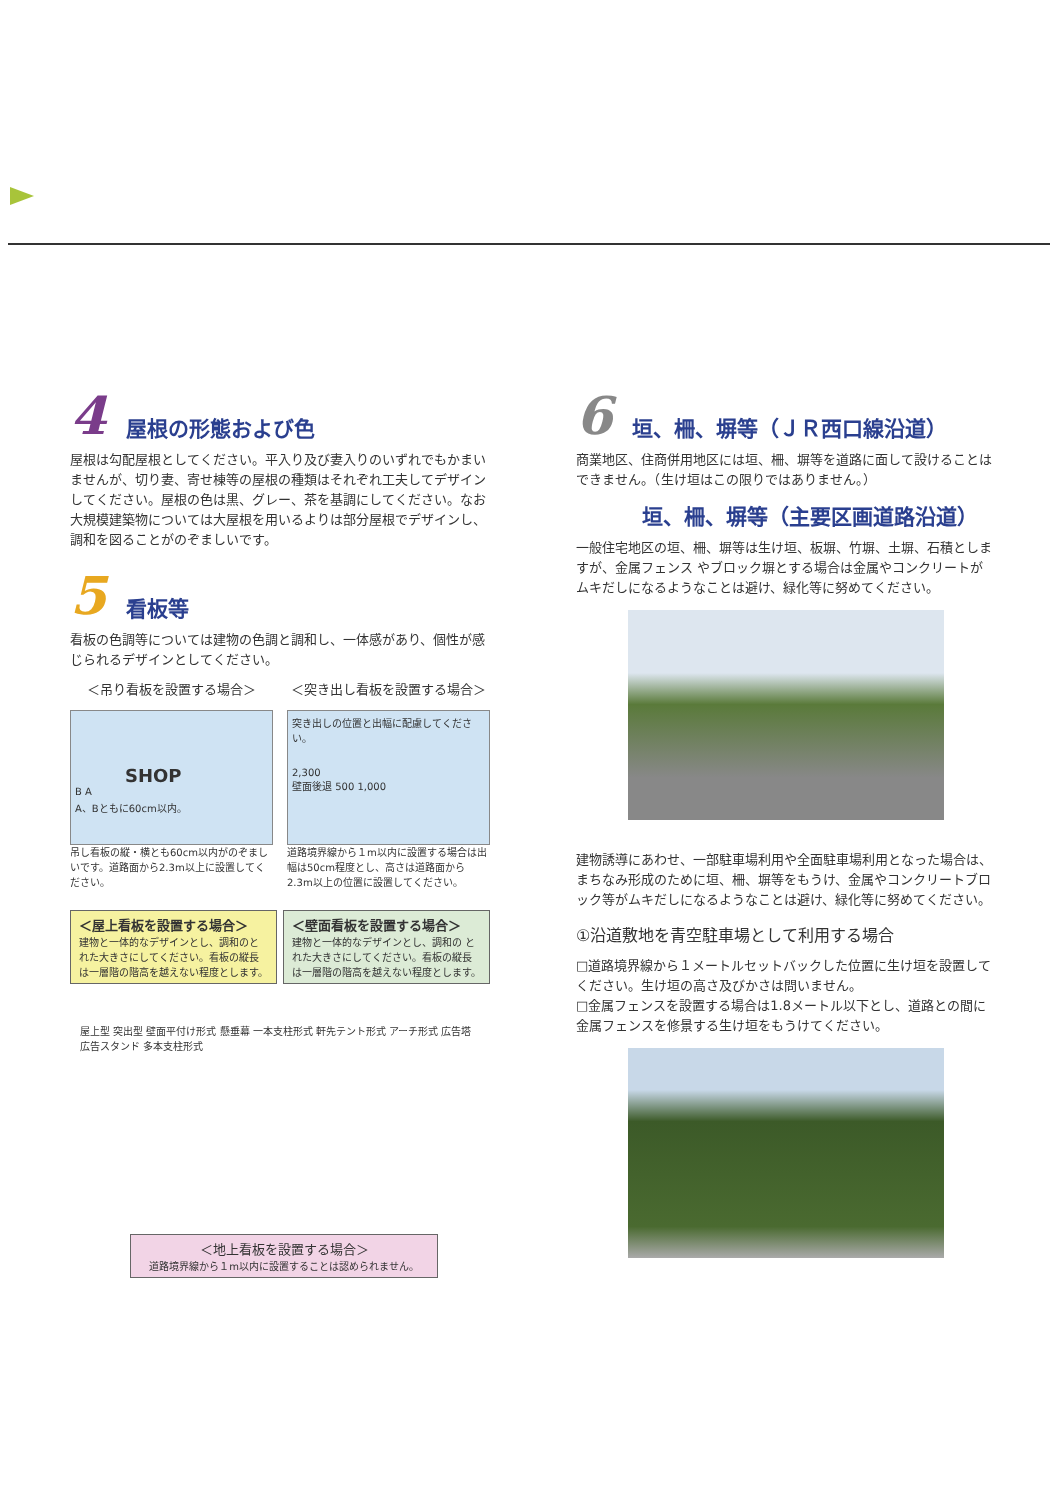4 屋根の形態および色
屋根は勾配屋根としてください。平入り及び妻入りのいずれでもかまいませんが、切り妻、寄せ棟等の屋根の種類はそれぞれ工夫してデザインしてください。屋根の色は黒、グレー、茶を基調にしてください。なお大規模建築物については大屋根を用いるよりは部分屋根でデザインし、調和を図ることがのぞましいです。
5 看板等
看板の色調等については建物の色調と調和し、一体感があり、個性が感じられるデザインとしてください。
＜吊り看板を設置する場合＞
SHOP
B A
A、Bともに60cm以内。
吊し看板の縦・横とも60cm以内がのぞましいです。道路面から2.3m以上に設置してください。
＜突き出し看板を設置する場合＞
突き出しの位置と出幅に配慮してください。
2,300
壁面後退 500 1,000
道路境界線から１m以内に設置する場合は出幅は50cm程度とし、高さは道路面から2.3m以上の位置に設置してください。
＜屋上看板を設置する場合＞
建物と一体的なデザインとし、調和のとれた大きさにしてください。看板の縦長は一層階の階高を越えない程度とします。
＜壁面看板を設置する場合＞
建物と一体的なデザインとし、調和の とれた大きさにしてください。看板の縦長 は一層階の階高を越えない程度とします。
屋上型 突出型 壁面平付け形式 懸垂幕 一本支柱形式 軒先テント形式 アーチ形式 広告塔 広告スタンド 多本支柱形式
＜地上看板を設置する場合＞
道路境界線から１m以内に設置することは認められません。
6 垣、柵、塀等（ＪＲ西口線沿道）
商業地区、住商併用地区には垣、柵、塀等を道路に面して設けることはできません。（生け垣はこの限りではありません。）
垣、柵、塀等（主要区画道路沿道）
一般住宅地区の垣、柵、塀等は生け垣、板塀、竹塀、土塀、石積としますが、金属フェンス やブロック塀とする場合は金属やコンクリートがムキだしになるようなことは避け、緑化等に努めてください。
建物誘導にあわせ、一部駐車場利用や全面駐車場利用となった場合は、まちなみ形成のために垣、柵、塀等をもうけ、金属やコンクリートブロック等がムキだしになるようなことは避け、緑化等に努めてください。
①沿道敷地を青空駐車場として利用する場合
□道路境界線から１メートルセットバックした位置に生け垣を設置してください。生け垣の高さ及びかさは問いません。
□金属フェンスを設置する場合は1.8メートル以下とし、道路との間に金属フェンスを修景する生け垣をもうけてください。